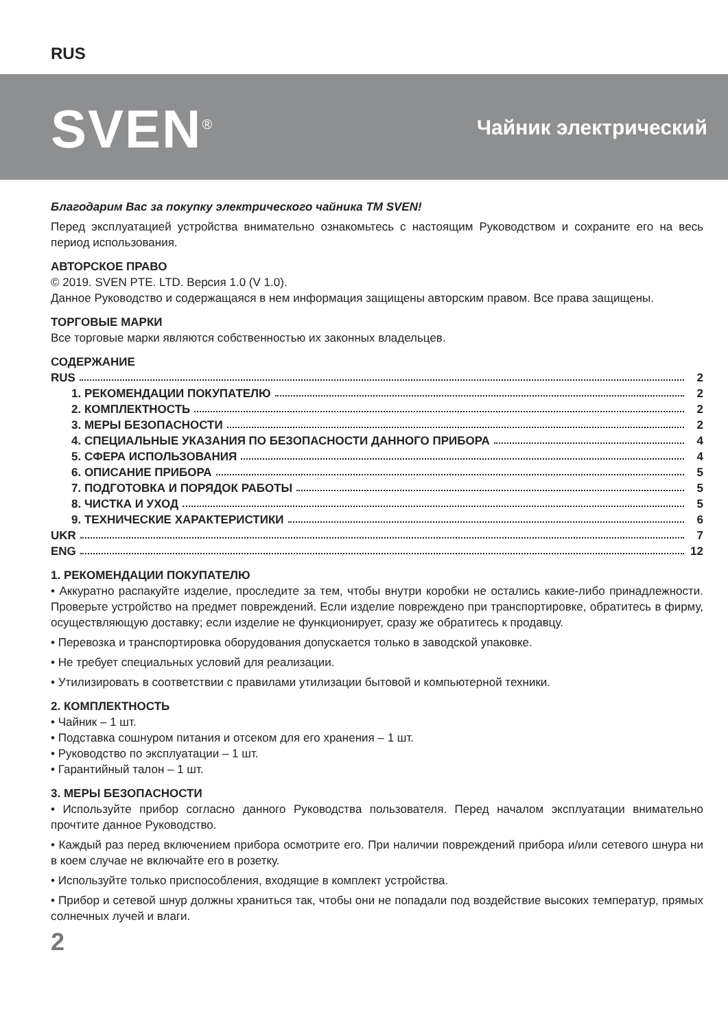RUS
SVEN<sup>®</sup>
Чайник электрический
Благодарим Вас за покупку электрического чайника TM SVEN!
Перед эксплуатацией устройства внимательно ознакомьтесь с настоящим Руководством и сохраните его на весь период использования.
АВТОРСКОЕ ПРАВО
© 2019. SVEN PTE. LTD. Версия 1.0 (V 1.0).
Данное Руководство и содержащаяся в нем информация защищены авторским правом. Все права защищены.
ТОРГОВЫЕ МАРКИ
Все торговые марки являются собственностью их законных владельцев.
СОДЕРЖАНИЕ
RUS 2
1. РЕКОМЕНДАЦИИ ПОКУПАТЕЛЮ 2
2. КОМПЛЕКТНОСТЬ 2
3. МЕРЫ БЕЗОПАСНОСТИ 2
4. СПЕЦИАЛЬНЫЕ УКАЗАНИЯ ПО БЕЗОПАСНОСТИ ДАННОГО ПРИБОРА 4
5. СФЕРА ИСПОЛЬЗОВАНИЯ 4
6. ОПИСАНИЕ ПРИБОРА 5
7. ПОДГОТОВКА И ПОРЯДОК РАБОТЫ 5
8. ЧИСТКА И УХОД 5
9. ТЕХНИЧЕСКИЕ ХАРАКТЕРИСТИКИ 6
UKR 7
ENG 12
1. РЕКОМЕНДАЦИИ ПОКУПАТЕЛЮ
• Аккуратно распакуйте изделие, проследите за тем, чтобы внутри коробки не остались какие-либо принадлежности. Проверьте устройство на предмет повреждений. Если изделие повреждено при транспортировке, обратитесь в фирму, осуществляющую доставку; если изделие не функционирует, сразу же обратитесь к продавцу.
• Перевозка и транспортировка оборудования допускается только в заводской упаковке.
• Не требует специальных условий для реализации.
• Утилизировать в соответствии с правилами утилизации бытовой и компьютерной техники.
2. КОМПЛЕКТНОСТЬ
• Чайник – 1 шт.
• Подставка сошнуром питания и отсеком для его хранения – 1 шт.
• Руководство по эксплуатации – 1 шт.
• Гарантийный талон – 1 шт.
3. МЕРЫ БЕЗОПАСНОСТИ
• Используйте прибор согласно данного Руководства пользователя. Перед началом эксплуатации внимательно прочтите данное Руководство.
• Каждый раз перед включением прибора осмотрите его. При наличии повреждений прибора и/или сетевого шнура ни в коем случае не включайте его в розетку.
• Используйте только приспособления, входящие в комплект устройства.
• Прибор и сетевой шнур должны храниться так, чтобы они не попадали под воздействие высоких температур, прямых солнечных лучей и влаги.
2